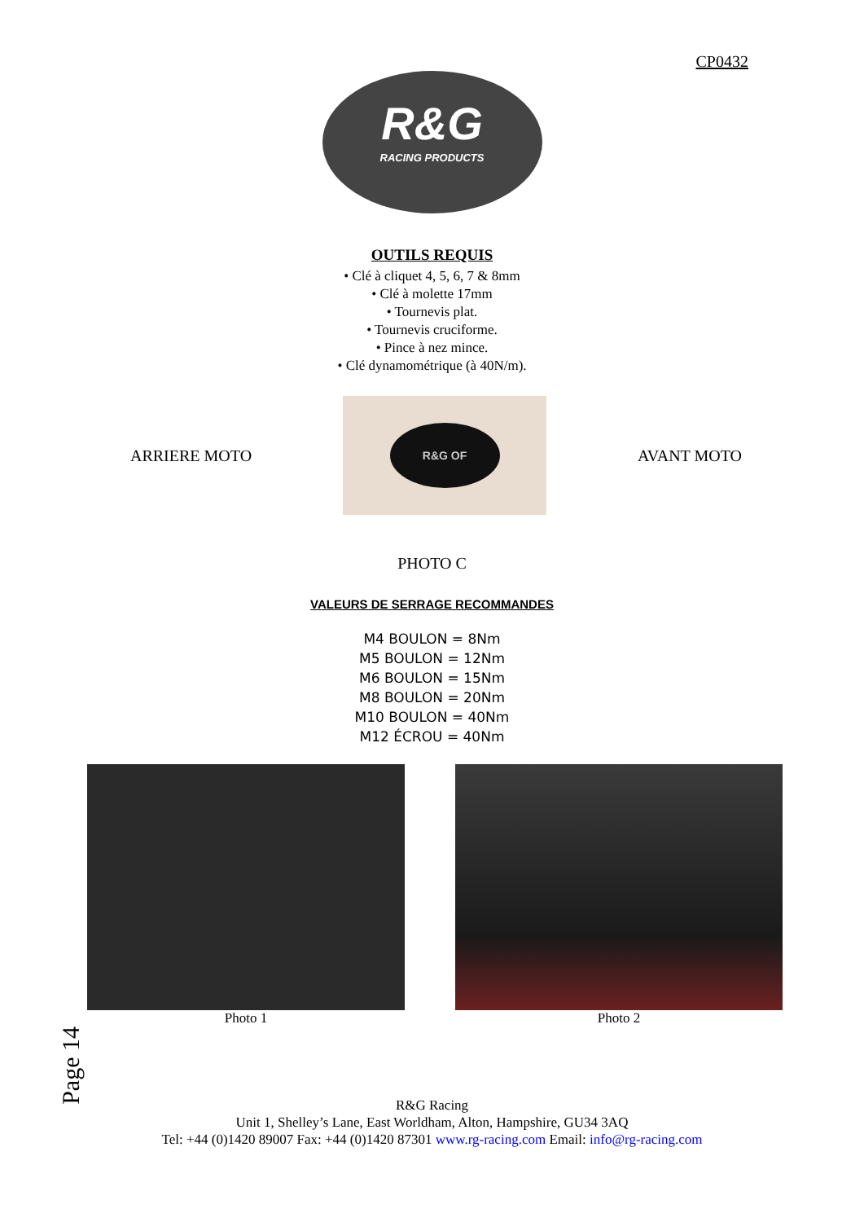CP0432
R&G
RACING PRODUCTS
OUTILS REQUIS
• Clé à cliquet 4, 5, 6, 7 & 8mm
• Clé à molette 17mm
• Tournevis plat.
• Tournevis cruciforme.
• Pince à nez mince.
• Clé dynamométrique (à 40N/m).
ARRIERE MOTO
R&G OF
AVANT MOTO
PHOTO C
VALEURS DE SERRAGE RECOMMANDES
M4 BOULON = 8Nm
M5 BOULON = 12Nm
M6 BOULON = 15Nm
M8 BOULON = 20Nm
M10 BOULON = 40Nm
M12 ÉCROU = 40Nm
Photo 1 Photo 2
Page 14
R&G Racing
Unit 1, Shelley’s Lane, East Worldham, Alton, Hampshire, GU34 3AQ
Tel: +44 (0)1420 89007 Fax: +44 (0)1420 87301 www.rg-racing.com Email: info@rg-racing.com